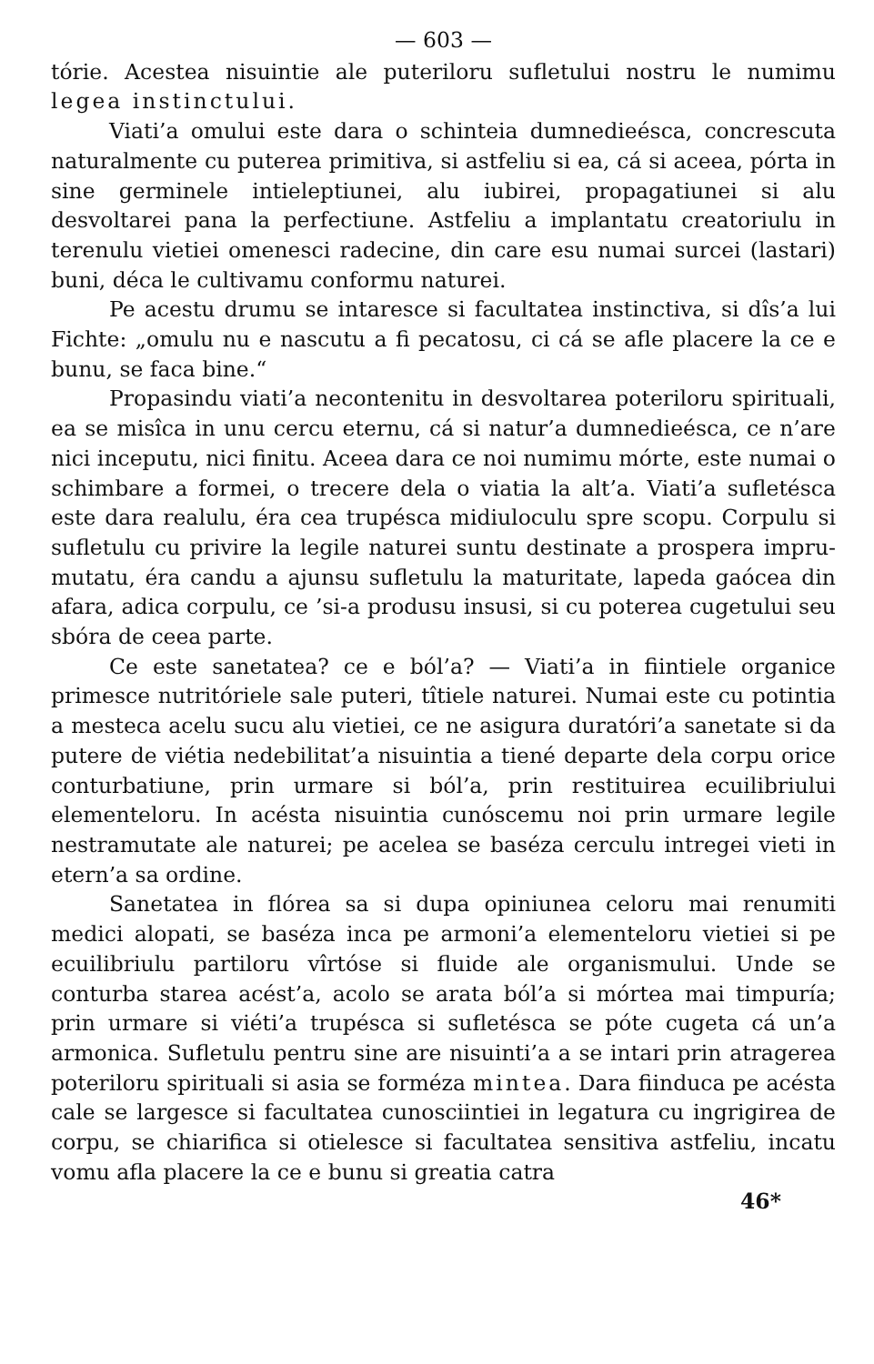— 603 —
tórie. Acestea nisuintie ale puteriloru sufletului nostru le nu­mimu legea instinctului.
Viati’a omului este dara o schinteia dumnedieésca, con­crescuta naturalmente cu puterea primitiva, si astfeliu si ea, cá si aceea, pórta in sine germinele intieleptiunei, alu iubirei, pro­pagatiunei si alu desvoltarei pana la perfectiune. Astfeliu a implantatu creatoriulu in terenulu vietiei omenesci radecine, din care esu numai surcei (lastari) buni, déca le cultivamu conformu naturei.
Pe acestu drumu se intaresce si facultatea instinctiva, si dîs’a lui Fichte: „omulu nu e nascutu a fi pecatosu, ci cá se afle placere la ce e bunu, se faca bine.“
Propasindu viati’a necontenitu in desvoltarea poteriloru spirituali, ea se misîca in unu cercu eternu, cá si natur’a dum­nedieésca, ce n’are nici inceputu, nici finitu. Aceea dara ce noi numimu mórte, este numai o schimbare a formei, o tre­cere dela o viatia la alt’a. Viati’a sufletésca este dara realulu, éra cea trupésca midiuloculu spre scopu. Corpulu si sufletulu cu privire la legile naturei suntu destinate a prospera impru­mutatu, éra candu a ajunsu sufletulu la maturitate, lapeda gaócea din afara, adica corpulu, ce ’si-a produsu insusi, si cu poterea cugetului seu sbóra de ceea parte.
Ce este sanetatea? ce e ból’a? — Viati’a in fiintiele or­ganice primesce nutritóriele sale puteri, tîtiele naturei. Numai este cu potintia a mesteca acelu sucu alu vietiei, ce ne asigura duratóri’a sanetate si da putere de viétia nedebilitat’a nisuintia a tiené departe dela corpu orice conturbatiune, prin urmare si ból’a, prin restituirea ecuilibriului elementeloru. In acésta nisuintia cunóscemu noi prin urmare legile nestramu­tate ale naturei; pe acelea se baséza cerculu intregei vieti in etern’a sa ordine.
Sanetatea in flórea sa si dupa opiniunea celoru mai re­numiti medici alopati, se baséza inca pe armoni’a elementeloru vietiei si pe ecuilibriulu partiloru vîrtóse si fluide ale organis­mului. Unde se conturba starea acést’a, acolo se arata ból’a si mórtea mai timpuría; prin urmare si viéti’a trupésca si su­fletésca se póte cugeta cá un’a armonica. Sufletulu pentru sine are nisuinti’a a se intari prin atragerea poteriloru spiri­tuali si asia se forméza mintea. Dara fiinduca pe acésta cale se largesce si facultatea cunosciintiei in legatura cu ingrigirea de corpu, se chiarifica si otielesce si facultatea sensitiva ast­feliu, incatu vomu afla placere la ce e bunu si greatia catra
46*